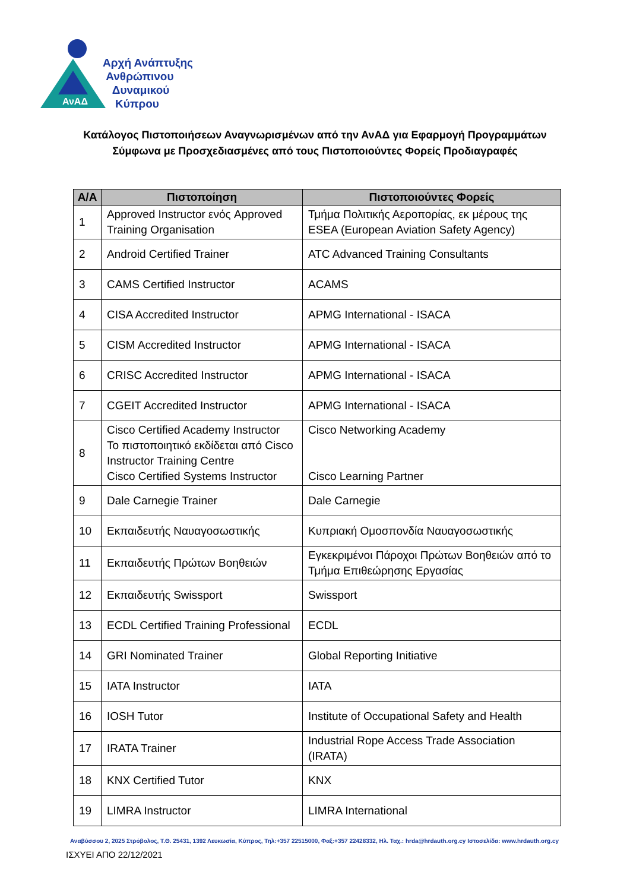ΑνΑΔ
Αρχή Ανάπτυξης
Ανθρώπινου
Δυναμικού
Κύπρου
Κατάλογος Πιστοποιήσεων Αναγνωρισμένων από την ΑνΑΔ για Εφαρμογή Προγραμμάτων
Σύμφωνα με Προσχεδιασμένες από τους Πιστοποιούντες Φορείς Προδιαγραφές
| Α/Α | Πιστοποίηση | Πιστοποιούντες Φορείς |
| --- | --- | --- |
| 1 | Approved Instructor ενός Approved Training Organisation | Τμήμα Πολιτικής Αεροπορίας, εκ μέρους της ESEA (European Aviation Safety Agency) |
| 2 | Android Certified Trainer | ATC Advanced Training Consultants |
| 3 | CAMS Certified Instructor | ACAMS |
| 4 | CISA Accredited Instructor | APMG International - ISACA |
| 5 | CISM Accredited Instructor | APMG International - ISACA |
| 6 | CRISC Accredited Instructor | APMG International - ISACA |
| 7 | CGEIT Accredited Instructor | APMG International - ISACA |
| 8 | Cisco Certified Academy Instructor Το πιστοποιητικό εκδίδεται από Cisco Instructor Training Centre Cisco Certified Systems Instructor | Cisco Networking Academy Cisco Learning Partner |
| 9 | Dale Carnegie Trainer | Dale Carnegie |
| 10 | Εκπαιδευτής Ναυαγοσωστικής | Κυπριακή Ομοσπονδία Ναυαγοσωστικής |
| 11 | Εκπαιδευτής Πρώτων Βοηθειών | Εγκεκριμένοι Πάροχοι Πρώτων Βοηθειών από το Τμήμα Επιθεώρησης Εργασίας |
| 12 | Εκπαιδευτής Swissport | Swissport |
| 13 | ECDL Certified Training Professional | ECDL |
| 14 | GRI Nominated Trainer | Global Reporting Initiative |
| 15 | IATA Instructor | IATA |
| 16 | IOSH Tutor | Institute of Occupational Safety and Health |
| 17 | IRATA Trainer | Industrial Rope Access Trade Association (IRATA) |
| 18 | KNX Certified Tutor | KNX |
| 19 | LIMRA Instructor | LIMRA International |
Αναβύσσου 2, 2025 Στρόβολος, Τ.Θ. 25431, 1392 Λευκωσία, Κύπρος, Τηλ:+357 22515000, Φαξ:+357 22428332, Ηλ. Ταχ.: hrda@hrdauth.org.cy Ιστοσελίδα: www.hrdauth.org.cy
ΙΣΧΥΕΙ ΑΠΟ 22/12/2021